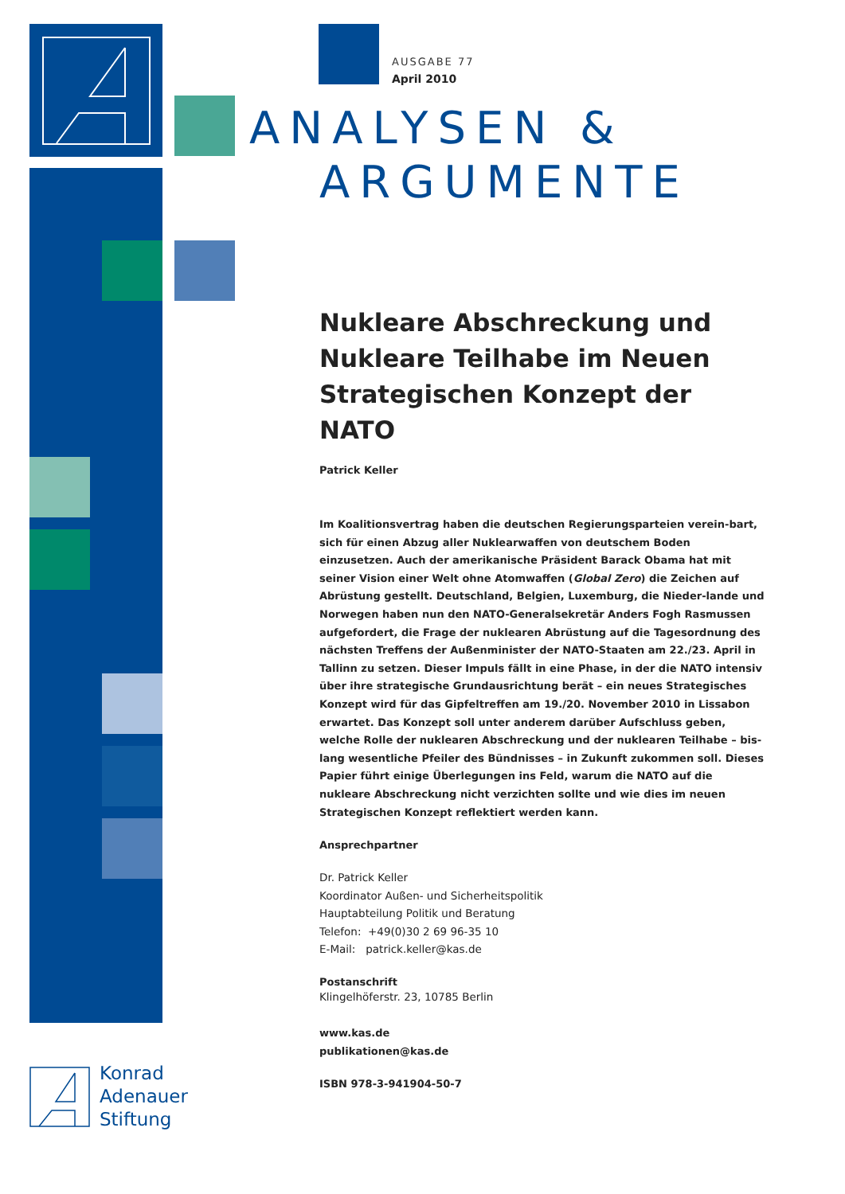AUSGABE 77
April 2010
ANALYSEN &
ARGUMENTE
Nukleare Abschreckung und Nukleare Teilhabe im Neuen Strategischen Konzept der NATO
Patrick Keller
Im Koalitionsvertrag haben die deutschen Regierungsparteien verein-bart, sich für einen Abzug aller Nuklearwaffen von deutschem Boden einzusetzen. Auch der amerikanische Präsident Barack Obama hat mit seiner Vision einer Welt ohne Atomwaffen (Global Zero) die Zeichen auf Abrüstung gestellt. Deutschland, Belgien, Luxemburg, die Nieder-lande und Norwegen haben nun den NATO-Generalsekretär Anders Fogh Rasmussen aufgefordert, die Frage der nuklearen Abrüstung auf die Tagesordnung des nächsten Treffens der Außenminister der NATO-Staaten am 22./23. April in Tallinn zu setzen. Dieser Impuls fällt in eine Phase, in der die NATO intensiv über ihre strategische Grundausrichtung berät – ein neues Strategisches Konzept wird für das Gipfeltreffen am 19./20. November 2010 in Lissabon erwartet. Das Konzept soll unter anderem darüber Aufschluss geben, welche Rolle der nuklearen Abschreckung und der nuklearen Teilhabe – bis-lang wesentliche Pfeiler des Bündnisses – in Zukunft zukommen soll. Dieses Papier führt einige Überlegungen ins Feld, warum die NATO auf die nukleare Abschreckung nicht verzichten sollte und wie dies im neuen Strategischen Konzept reflektiert werden kann.
Ansprechpartner
Dr. Patrick Keller
Koordinator Außen- und Sicherheitspolitik
Hauptabteilung Politik und Beratung
Telefon: +49(0)30 2 69 96-35 10
E-Mail: patrick.keller@kas.de
Postanschrift
Klingelhöferstr. 23, 10785 Berlin
www.kas.de
publikationen@kas.de
ISBN 978-3-941904-50-7
Konrad
Adenauer
Stiftung